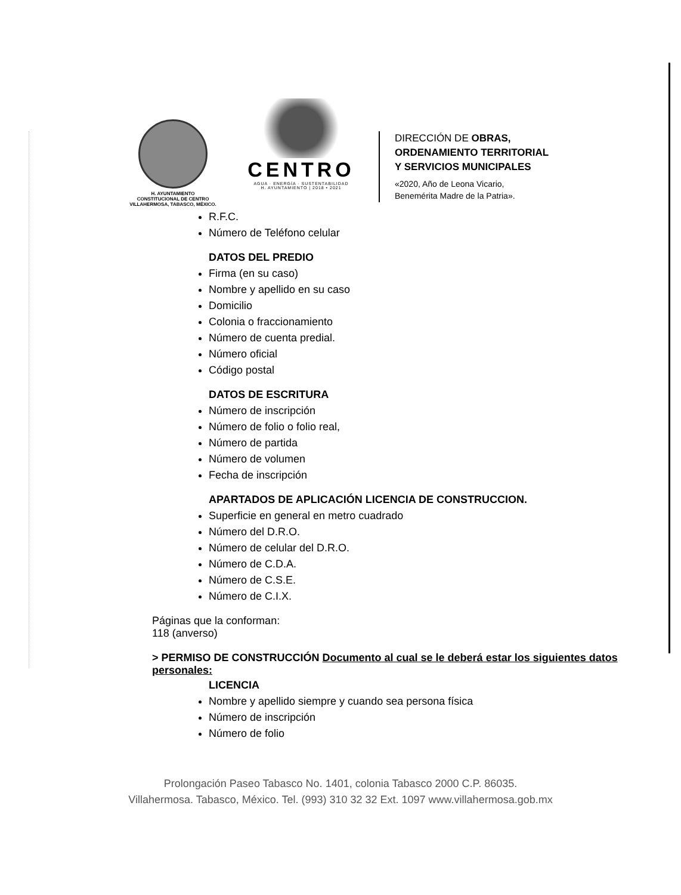H. AYUNTAMIENTO
CONSTITUCIONAL DE CENTRO
VILLAHERMOSA, TABASCO, MÉXICO.
CENTRO
AGUA · ENERGÍA · SUSTENTABILIDAD
H. AYUNTAMIENTO | 2018 • 2021
DIRECCIÓN DE OBRAS,
ORDENAMIENTO TERRITORIAL
Y SERVICIOS MUNICIPALES
«2020, Año de Leona Vicario,
Benemérita Madre de la Patria».
R.F.C.
Número de Teléfono celular
DATOS DEL PREDIO
Firma (en su caso)
Nombre y apellido en su caso
Domicilio
Colonia o fraccionamiento
Número de cuenta predial.
Número oficial
Código postal
DATOS DE ESCRITURA
Número de inscripción
Número de folio o folio real,
Número de partida
Número de volumen
Fecha de inscripción
APARTADOS DE APLICACIÓN LICENCIA DE CONSTRUCCION.
Superficie en general en metro cuadrado
Número del D.R.O.
Número de celular del D.R.O.
Número de C.D.A.
Número de C.S.E.
Número de C.I.X.
Páginas que la conforman:
118 (anverso)
> PERMISO DE CONSTRUCCIÓN Documento al cual se le deberá estar los siguientes datos personales:
LICENCIA
Nombre y apellido siempre y cuando sea persona física
Número de inscripción
Número de folio
Prolongación Paseo Tabasco No. 1401, colonia Tabasco 2000 C.P. 86035.
Villahermosa. Tabasco, México. Tel. (993) 310 32 32 Ext. 1097 www.villahermosa.gob.mx